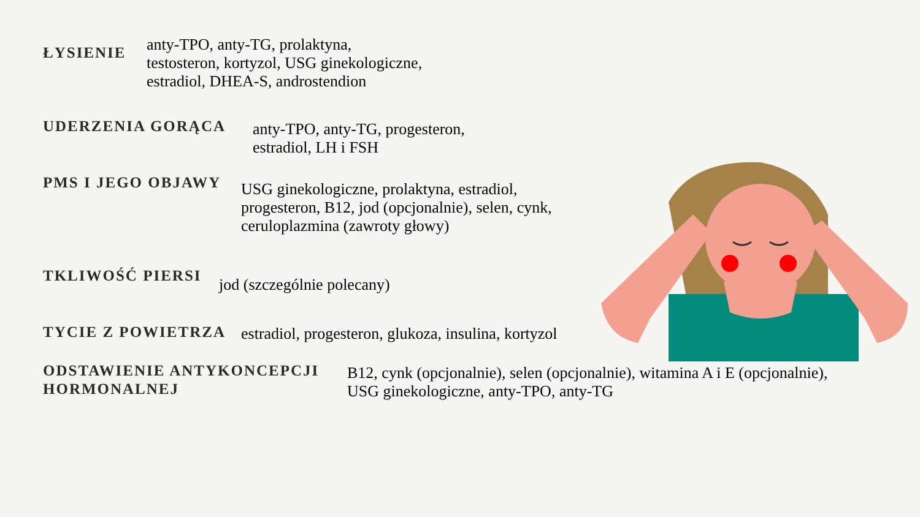ŁYSIENIE
anty-TPO, anty-TG, prolaktyna,
testosteron, kortyzol, USG ginekologiczne,
estradiol, DHEA-S, androstendion
UDERZENIA GORĄCA
anty-TPO, anty-TG, progesteron,
estradiol, LH i FSH
PMS I JEGO OBJAWY
USG ginekologiczne, prolaktyna, estradiol,
progesteron, B12, jod (opcjonalnie), selen, cynk,
ceruloplazmina (zawroty głowy)
TKLIWOŚĆ PIERSI
jod (szczególnie polecany)
TYCIE Z POWIETRZA
estradiol, progesteron, glukoza, insulina, kortyzol
ODSTAWIENIE ANTYKONCEPCJI
HORMONALNEJ
B12, cynk (opcjonalnie), selen (opcjonalnie), witamina A i E (opcjonalnie),
USG ginekologiczne, anty-TPO, anty-TG